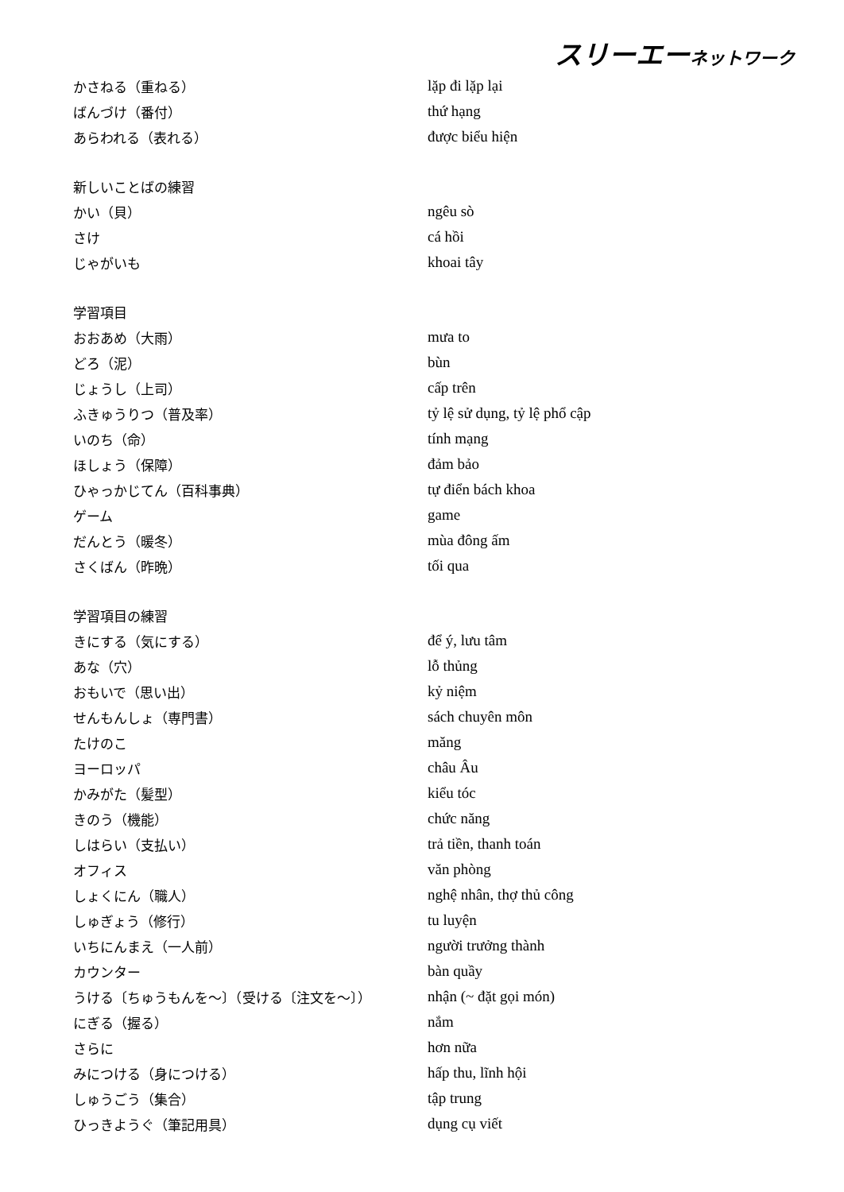スリーエーネットワーク
| かさねる（重ねる） | lặp đi lặp lại |
| ばんづけ（番付） | thứ hạng |
| あらわれる（表れる） | được biểu hiện |
| 新しいことばの練習 | |
| かい（貝） | ngêu sò |
| さけ | cá hồi |
| じゃがいも | khoai tây |
| 学習項目 | |
| おおあめ（大雨） | mưa to |
| どろ（泥） | bùn |
| じょうし（上司） | cấp trên |
| ふきゅうりつ（普及率） | tỷ lệ sử dụng, tỷ lệ phổ cập |
| いのち（命） | tính mạng |
| ほしょう（保障） | đảm bảo |
| ひゃっかじてん（百科事典） | tự điển bách khoa |
| ゲーム | game |
| だんとう（暖冬） | mùa đông ấm |
| さくばん（昨晩） | tối qua |
| 学習項目の練習 | |
| きにする（気にする） | để ý, lưu tâm |
| あな（穴） | lỗ thủng |
| おもいで（思い出） | kỷ niệm |
| せんもんしょ（専門書） | sách chuyên môn |
| たけのこ | măng |
| ヨーロッパ | châu Âu |
| かみがた（髪型） | kiểu tóc |
| きのう（機能） | chức năng |
| しはらい（支払い） | trả tiền, thanh toán |
| オフィス | văn phòng |
| しょくにん（職人） | nghệ nhân, thợ thủ công |
| しゅぎょう（修行） | tu luyện |
| いちにんまえ（一人前） | người trưởng thành |
| カウンター | bàn quầy |
| うける〔ちゅうもんを～〕（受ける〔注文を～〕） | nhận (~ đặt gọi món) |
| にぎる（握る） | nắm |
| さらに | hơn nữa |
| みにつける（身につける） | hấp thu, lĩnh hội |
| しゅうごう（集合） | tập trung |
| ひっきようぐ（筆記用具） | dụng cụ viết |